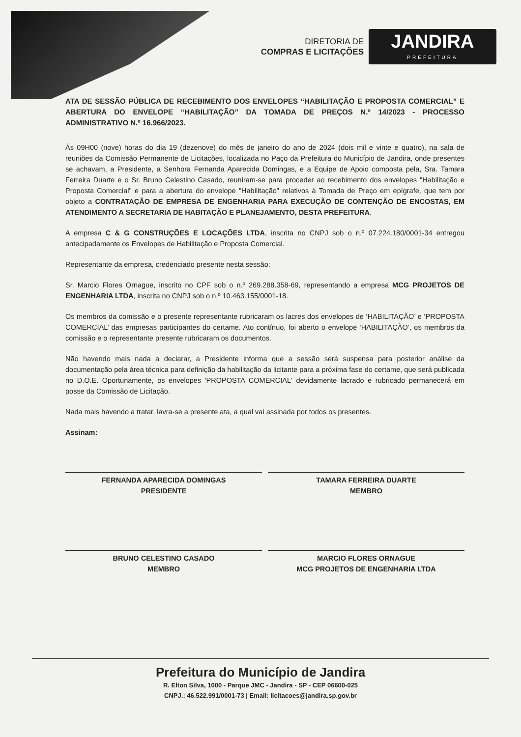DIRETORIA DE
COMPRAS E LICITAÇÕES
JANDIRA
PREFEITURA
ATA DE SESSÃO PÚBLICA DE RECEBIMENTO DOS ENVELOPES “HABILITAÇÃO E PROPOSTA COMERCIAL” E ABERTURA DO ENVELOPE “HABILITAÇÃO” DA TOMADA DE PREÇOS N.º 14/2023 - PROCESSO ADMINISTRATIVO N.º 16.966/2023.
Às 09H00 (nove) horas do dia 19 (dezenove) do mês de janeiro do ano de 2024 (dois mil e vinte e quatro), na sala de reuniões da Comissão Permanente de Licitações, localizada no Paço da Prefeitura do Município de Jandira, onde presentes se achavam, a Presidente, a Senhora Fernanda Aparecida Domingas, e a Equipe de Apoio composta pela, Sra. Tamara Ferreira Duarte e o Sr. Bruno Celestino Casado, reuniram-se para proceder ao recebimento dos envelopes "Habilitação e Proposta Comercial" e para a abertura do envelope "Habilitação" relativos à Tomada de Preço em epígrafe, que tem por objeto a CONTRATAÇÃO DE EMPRESA DE ENGENHARIA PARA EXECUÇÃO DE CONTENÇÃO DE ENCOSTAS, EM ATENDIMENTO A SECRETARIA DE HABITAÇÃO E PLANEJAMENTO, DESTA PREFEITURA.
A empresa C & G CONSTRUÇÕES E LOCAÇÕES LTDA, inscrita no CNPJ sob o n.º 07.224.180/0001-34 entregou antecipadamente os Envelopes de Habilitação e Proposta Comercial.
Representante da empresa, credenciado presente nesta sessão:
Sr. Marcio Flores Ornague, inscrito no CPF sob o n.º 269.288.358-69, representando a empresa MCG PROJETOS DE ENGENHARIA LTDA, inscrita no CNPJ sob o n.º 10.463.155/0001-18.
Os membros da comissão e o presente representante rubricaram os lacres dos envelopes de ‘HABILITAÇÃO’ e ‘PROPOSTA COMERCIAL’ das empresas participantes do certame. Ato contínuo, foi aberto o envelope ‘HABILITAÇÃO’, os membros da comissão e o representante presente rubricaram os documentos.
Não havendo mais nada a declarar, a Presidente informa que a sessão será suspensa para posterior análise da documentação pela área técnica para definição da habilitação da licitante para a próxima fase do certame, que será publicada no D.O.E. Oportunamente, os envelopes 'PROPOSTA COMERCIAL' devidamente lacrado e rubricado permanecerá em posse da Comissão de Licitação.
Nada mais havendo a tratar, lavra-se a presente ata, a qual vai assinada por todos os presentes.
Assinam:
FERNANDA APARECIDA DOMINGAS
PRESIDENTE
TAMARA FERREIRA DUARTE
MEMBRO
BRUNO CELESTINO CASADO
MEMBRO
MARCIO FLORES ORNAGUE
MCG PROJETOS DE ENGENHARIA LTDA
Prefeitura do Município de Jandira
R. Elton Silva, 1000 - Parque JMC - Jandira - SP - CEP 06600-025
CNPJ.: 46.522.991/0001-73 | Email: licitacoes@jandira.sp.gov.br